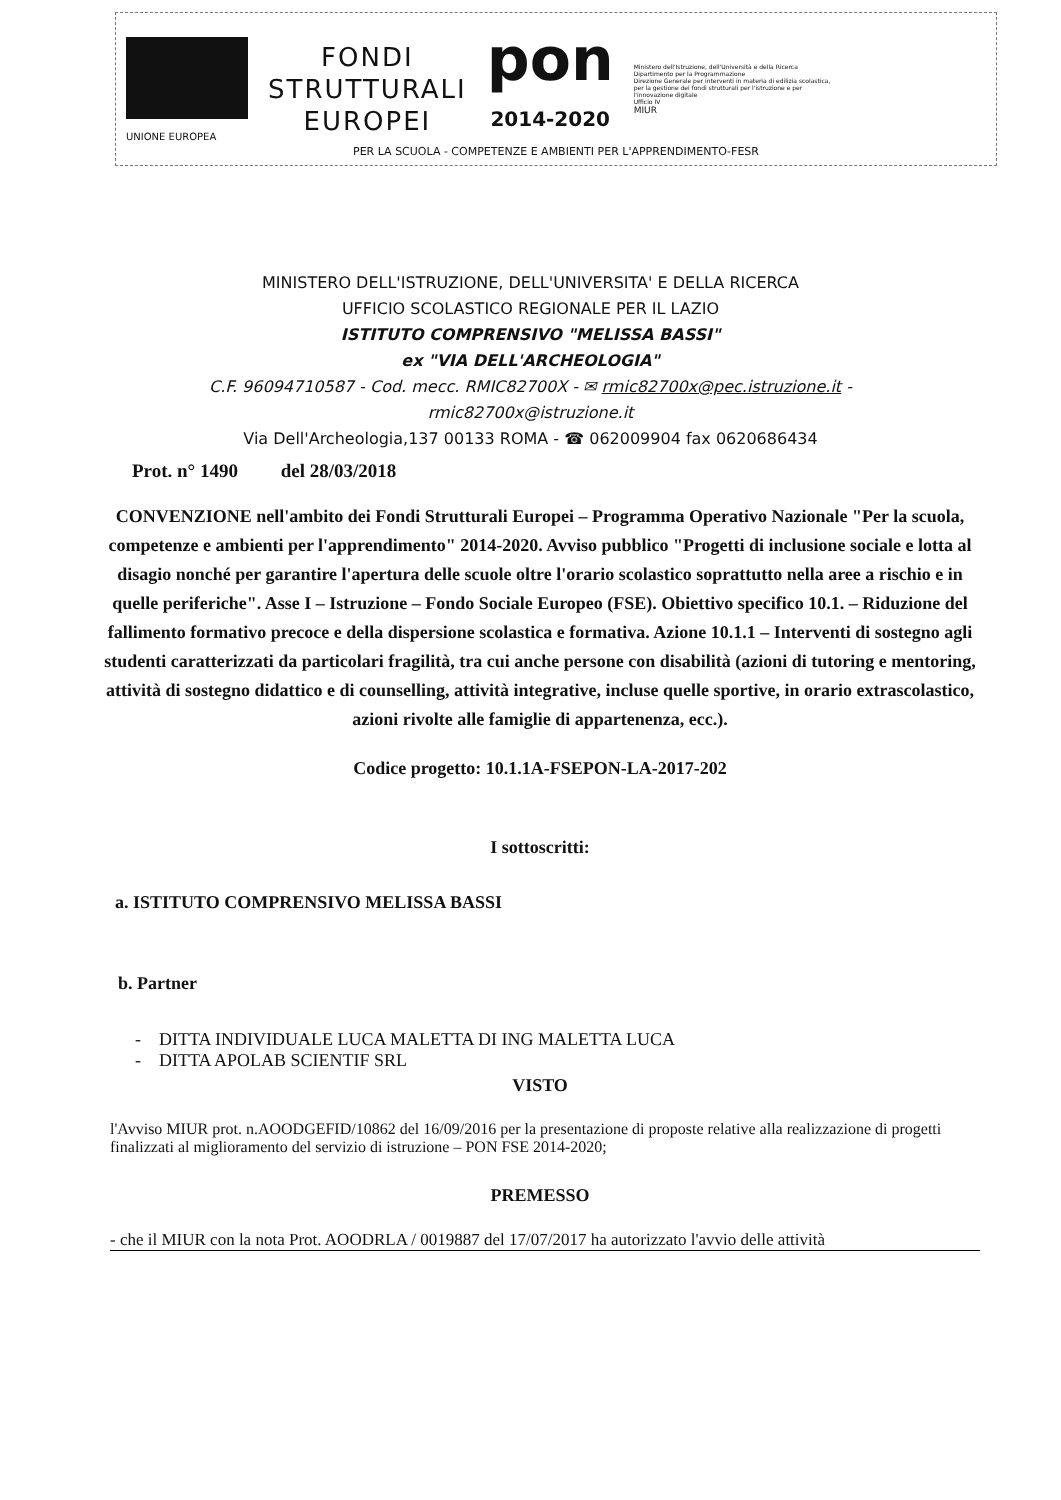UNIONE EUROPEA
FONDI
STRUTTURALI
EUROPEI
pon
2014-2020
Ministero dell'Istruzione, dell'Università e della Ricerca
Dipartimento per la Programmazione
Direzione Generale per interventi in materia di edilizia scolastica, per la gestione dei fondi strutturali per l'istruzione e per l'innovazione digitale
Ufficio IV
MIUR
PER LA SCUOLA - COMPETENZE E AMBIENTI PER L'APPRENDIMENTO-FESR
MINISTERO DELL'ISTRUZIONE, DELL'UNIVERSITA' E DELLA RICERCA
UFFICIO SCOLASTICO REGIONALE PER IL LAZIO
ISTITUTO COMPRENSIVO "MELISSA BASSI"
ex "VIA DELL'ARCHEOLOGIA"
C.F. 96094710587 - Cod. mecc. RMIC82700X - ✉ rmic82700x@pec.istruzione.it -
rmic82700x@istruzione.it
Via Dell'Archeologia,137 00133 ROMA - ☎ 062009904 fax 0620686434
Prot. n° 1490 del 28/03/2018
CONVENZIONE nell'ambito dei Fondi Strutturali Europei – Programma Operativo Nazionale "Per la scuola, competenze e ambienti per l'apprendimento" 2014-2020. Avviso pubblico "Progetti di inclusione sociale e lotta al disagio nonché per garantire l'apertura delle scuole oltre l'orario scolastico soprattutto nella aree a rischio e in quelle periferiche". Asse I – Istruzione – Fondo Sociale Europeo (FSE). Obiettivo specifico 10.1. – Riduzione del fallimento formativo precoce e della dispersione scolastica e formativa. Azione 10.1.1 – Interventi di sostegno agli studenti caratterizzati da particolari fragilità, tra cui anche persone con disabilità (azioni di tutoring e mentoring, attività di sostegno didattico e di counselling, attività integrative, incluse quelle sportive, in orario extrascolastico, azioni rivolte alle famiglie di appartenenza, ecc.).
Codice progetto: 10.1.1A-FSEPON-LA-2017-202
I sottoscritti:
a. ISTITUTO COMPRENSIVO MELISSA BASSI
b. Partner
- DITTA INDIVIDUALE LUCA MALETTA DI ING MALETTA LUCA
- DITTA APOLAB SCIENTIF SRL
VISTO
l'Avviso MIUR prot. n.AOODGEFID/10862 del 16/09/2016 per la presentazione di proposte relative alla realizzazione di progetti finalizzati al miglioramento del servizio di istruzione – PON FSE 2014-2020;
PREMESSO
- che il MIUR con la nota Prot. AOODRLA / 0019887 del 17/07/2017 ha autorizzato l'avvio delle attività